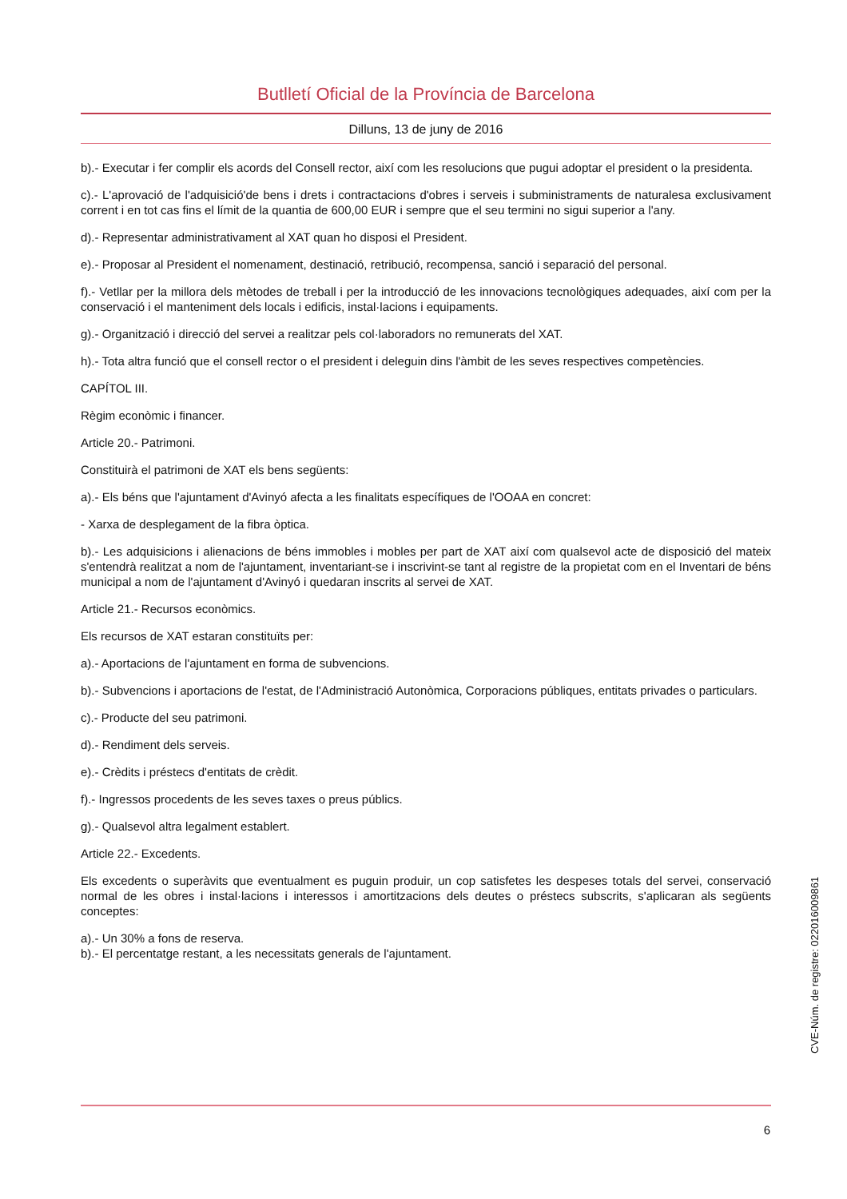Butlletí Oficial de la Província de Barcelona
Dilluns, 13 de juny de 2016
b).- Executar i fer complir els acords del Consell rector, així com les resolucions que pugui adoptar el president o la presidenta.
c).- L'aprovació de l'adquisició'de bens i drets i contractacions d'obres i serveis i subministraments de naturalesa exclusivament corrent i en tot cas fins el límit de la quantia de 600,00 EUR i sempre que el seu termini no sigui superior a l'any.
d).- Representar administrativament al XAT quan ho disposi el President.
e).- Proposar al President el nomenament, destinació, retribució, recompensa, sanció i separació del personal.
f).- Vetllar per la millora dels mètodes de treball i per la introducció de les innovacions tecnològiques adequades, així com per la conservació i el manteniment dels locals i edificis, instal·lacions i equipaments.
g).- Organització i direcció del servei a realitzar pels col·laboradors no remunerats del XAT.
h).- Tota altra funció que el consell rector o el president i deleguin dins l'àmbit de les seves respectives competències.
CAPÍTOL III.
Règim econòmic i financer.
Article 20.- Patrimoni.
Constituirà el patrimoni de XAT els bens següents:
a).- Els béns que l'ajuntament d'Avinyó afecta a les finalitats específiques de l'OOAA en concret:
- Xarxa de desplegament de la fibra òptica.
b).- Les adquisicions i alienacions de béns immobles i mobles per part de XAT així com qualsevol acte de disposició del mateix s'entendrà realitzat a nom de l'ajuntament, inventariant-se i inscrivint-se tant al registre de la propietat com en el Inventari de béns municipal a nom de l'ajuntament d'Avinyó i quedaran inscrits al servei de XAT.
Article 21.- Recursos econòmics.
Els recursos de XAT estaran constituïts per:
a).- Aportacions de l'ajuntament en forma de subvencions.
b).- Subvencions i aportacions de l'estat, de l'Administració Autonòmica, Corporacions públiques, entitats privades o particulars.
c).- Producte del seu patrimoni.
d).- Rendiment dels serveis.
e).- Crèdits i préstecs d'entitats de crèdit.
f).- Ingressos procedents de les seves taxes o preus públics.
g).- Qualsevol altra legalment establert.
Article 22.- Excedents.
Els excedents o superàvits que eventualment es puguin produir, un cop satisfetes les despeses totals del servei, conservació normal de les obres i instal·lacions i interessos i amortitzacions dels deutes o préstecs subscrits, s'aplicaran als següents conceptes:
a).- Un 30% a fons de reserva.
b).- El percentatge restant, a les necessitats generals de l'ajuntament.
CVE-Núm. de registre: 022016009861
6